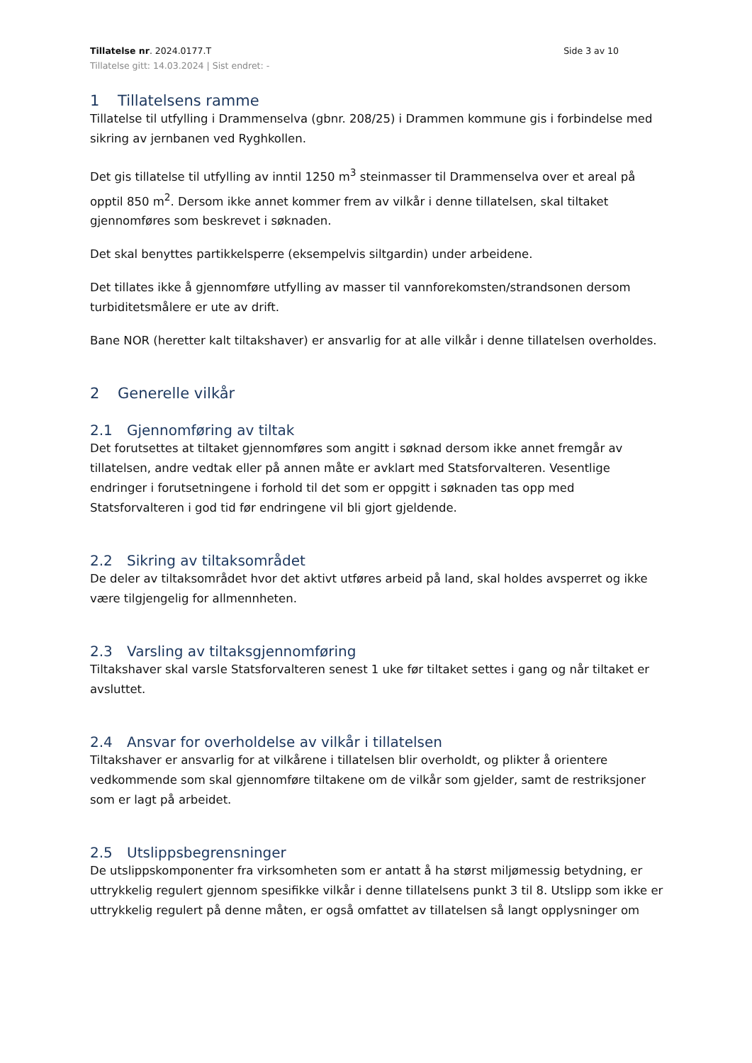Tillatelse nr. 2024.0177.T Side 3 av 10
Tillatelse gitt: 14.03.2024 | Sist endret: -
1 Tillatelsens ramme
Tillatelse til utfylling i Drammenselva (gbnr. 208/25) i Drammen kommune gis i forbindelse med sikring av jernbanen ved Ryghkollen.
Det gis tillatelse til utfylling av inntil 1250 m<sup>3</sup> steinmasser til Drammenselva over et areal på opptil 850 m<sup>2</sup>. Dersom ikke annet kommer frem av vilkår i denne tillatelsen, skal tiltaket gjennomføres som beskrevet i søknaden.
Det skal benyttes partikkelsperre (eksempelvis siltgardin) under arbeidene.
Det tillates ikke å gjennomføre utfylling av masser til vannforekomsten/strandsonen dersom turbiditetsmålere er ute av drift.
Bane NOR (heretter kalt tiltakshaver) er ansvarlig for at alle vilkår i denne tillatelsen overholdes.
2 Generelle vilkår
2.1 Gjennomføring av tiltak
Det forutsettes at tiltaket gjennomføres som angitt i søknad dersom ikke annet fremgår av tillatelsen, andre vedtak eller på annen måte er avklart med Statsforvalteren. Vesentlige endringer i forutsetningene i forhold til det som er oppgitt i søknaden tas opp med Statsforvalteren i god tid før endringene vil bli gjort gjeldende.
2.2 Sikring av tiltaksområdet
De deler av tiltaksområdet hvor det aktivt utføres arbeid på land, skal holdes avsperret og ikke være tilgjengelig for allmennheten.
2.3 Varsling av tiltaksgjennomføring
Tiltakshaver skal varsle Statsforvalteren senest 1 uke før tiltaket settes i gang og når tiltaket er avsluttet.
2.4 Ansvar for overholdelse av vilkår i tillatelsen
Tiltakshaver er ansvarlig for at vilkårene i tillatelsen blir overholdt, og plikter å orientere vedkommende som skal gjennomføre tiltakene om de vilkår som gjelder, samt de restriksjoner som er lagt på arbeidet.
2.5 Utslippsbegrensninger
De utslippskomponenter fra virksomheten som er antatt å ha størst miljømessig betydning, er uttrykkelig regulert gjennom spesifikke vilkår i denne tillatelsens punkt 3 til 8. Utslipp som ikke er uttrykkelig regulert på denne måten, er også omfattet av tillatelsen så langt opplysninger om